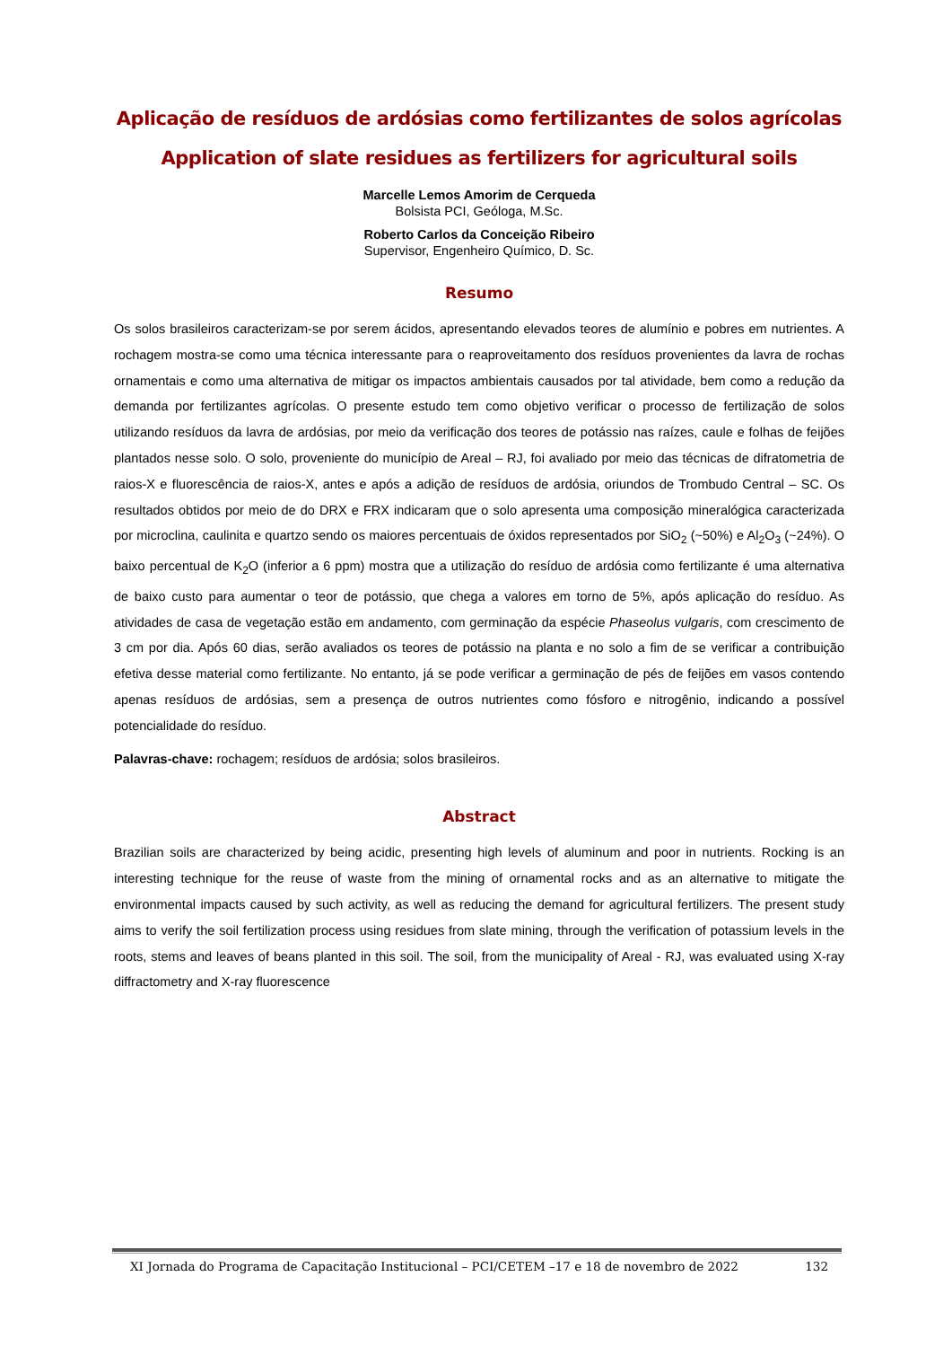Aplicação de resíduos de ardósias como fertilizantes de solos agrícolas
Application of slate residues as fertilizers for agricultural soils
Marcelle Lemos Amorim de Cerqueda
Bolsista PCI, Geóloga, M.Sc.
Roberto Carlos da Conceição Ribeiro
Supervisor, Engenheiro Químico, D. Sc.
Resumo
Os solos brasileiros caracterizam-se por serem ácidos, apresentando elevados teores de alumínio e pobres em nutrientes. A rochagem mostra-se como uma técnica interessante para o reaproveitamento dos resíduos provenientes da lavra de rochas ornamentais e como uma alternativa de mitigar os impactos ambientais causados por tal atividade, bem como a redução da demanda por fertilizantes agrícolas. O presente estudo tem como objetivo verificar o processo de fertilização de solos utilizando resíduos da lavra de ardósias, por meio da verificação dos teores de potássio nas raízes, caule e folhas de feijões plantados nesse solo. O solo, proveniente do município de Areal – RJ, foi avaliado por meio das técnicas de difratometria de raios-X e fluorescência de raios-X, antes e após a adição de resíduos de ardósia, oriundos de Trombudo Central – SC. Os resultados obtidos por meio de do DRX e FRX indicaram que o solo apresenta uma composição mineralógica caracterizada por microclina, caulinita e quartzo sendo os maiores percentuais de óxidos representados por SiO<sub>2</sub> (~50%) e Al<sub>2</sub>O<sub>3</sub> (~24%). O baixo percentual de K<sub>2</sub>O (inferior a 6 ppm) mostra que a utilização do resíduo de ardósia como fertilizante é uma alternativa de baixo custo para aumentar o teor de potássio, que chega a valores em torno de 5%, após aplicação do resíduo. As atividades de casa de vegetação estão em andamento, com germinação da espécie Phaseolus vulgaris, com crescimento de 3 cm por dia. Após 60 dias, serão avaliados os teores de potássio na planta e no solo a fim de se verificar a contribuição efetiva desse material como fertilizante. No entanto, já se pode verificar a germinação de pés de feijões em vasos contendo apenas resíduos de ardósias, sem a presença de outros nutrientes como fósforo e nitrogênio, indicando a possível potencialidade do resíduo.
Palavras-chave: rochagem; resíduos de ardósia; solos brasileiros.
Abstract
Brazilian soils are characterized by being acidic, presenting high levels of aluminum and poor in nutrients. Rocking is an interesting technique for the reuse of waste from the mining of ornamental rocks and as an alternative to mitigate the environmental impacts caused by such activity, as well as reducing the demand for agricultural fertilizers. The present study aims to verify the soil fertilization process using residues from slate mining, through the verification of potassium levels in the roots, stems and leaves of beans planted in this soil. The soil, from the municipality of Areal - RJ, was evaluated using X-ray diffractometry and X-ray fluorescence
XI Jornada do Programa de Capacitação Institucional – PCI/CETEM –17 e 18 de novembro de 2022 132